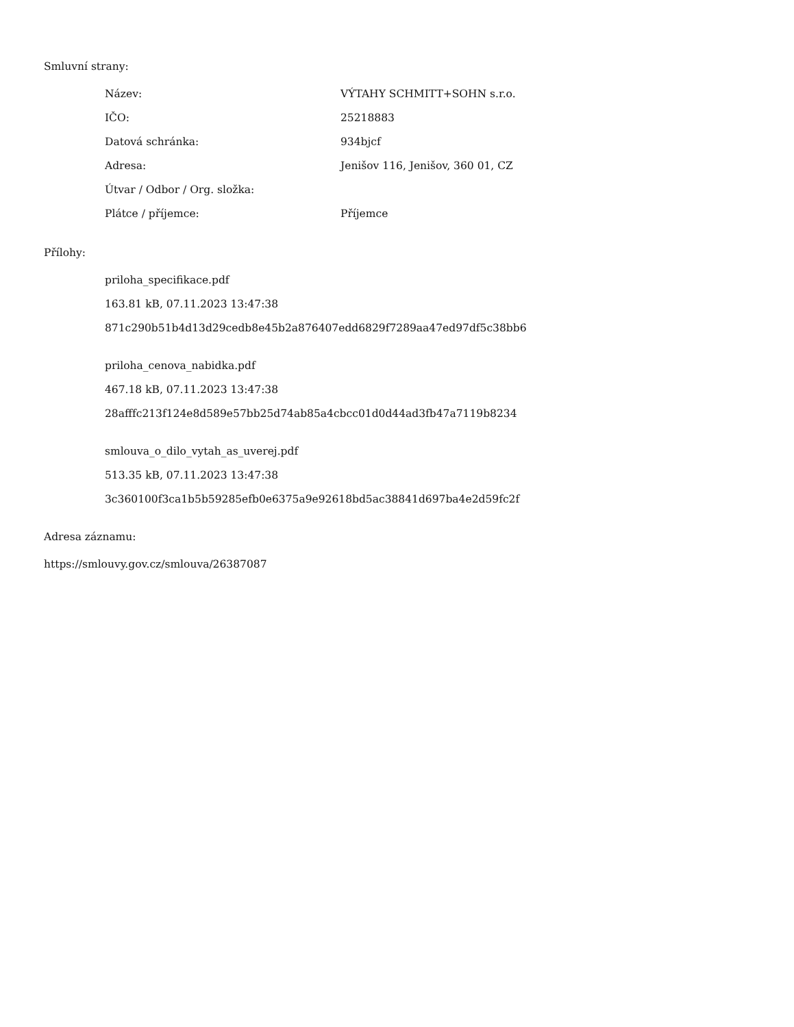Smluvní strany:
| Název: | VÝTAHY SCHMITT+SOHN s.r.o. |
| IČO: | 25218883 |
| Datová schránka: | 934bjcf |
| Adresa: | Jenišov 116, Jenišov, 360 01, CZ |
| Útvar / Odbor / Org. složka: | |
| Plátce / příjemce: | Příjemce |
Přílohy:
priloha_specifikace.pdf
163.81 kB, 07.11.2023 13:47:38
871c290b51b4d13d29cedb8e45b2a876407edd6829f7289aa47ed97df5c38bb6
priloha_cenova_nabidka.pdf
467.18 kB, 07.11.2023 13:47:38
28afffc213f124e8d589e57bb25d74ab85a4cbcc01d0d44ad3fb47a7119b8234
smlouva_o_dilo_vytah_as_uverej.pdf
513.35 kB, 07.11.2023 13:47:38
3c360100f3ca1b5b59285efb0e6375a9e92618bd5ac38841d697ba4e2d59fc2f
Adresa záznamu:
https://smlouvy.gov.cz/smlouva/26387087